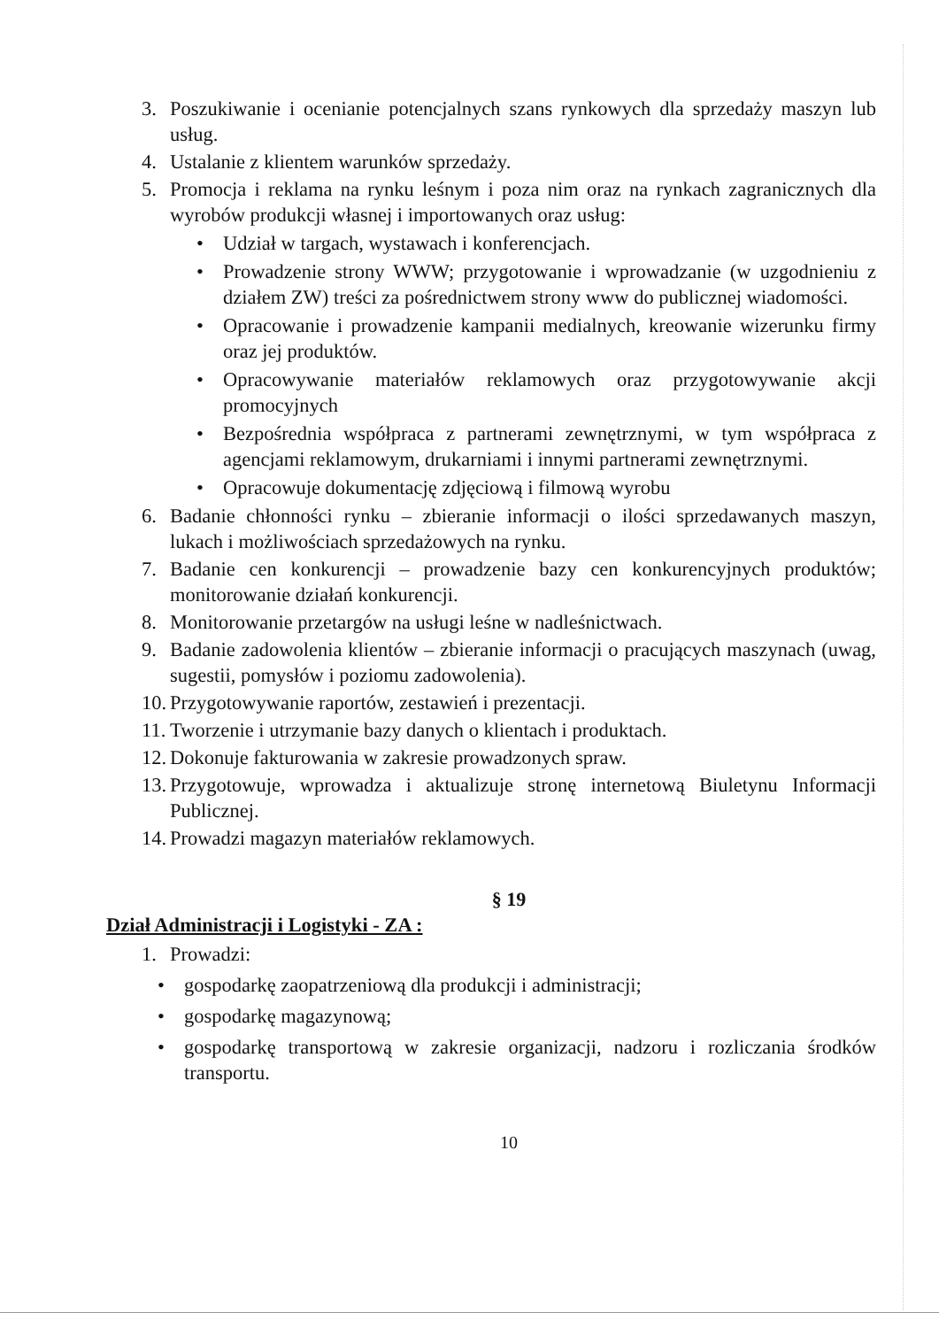3. Poszukiwanie i ocenianie potencjalnych szans rynkowych dla sprzedaży maszyn lub usług.
4. Ustalanie z klientem warunków sprzedaży.
5. Promocja i reklama na rynku leśnym i poza nim oraz na rynkach zagranicznych dla wyrobów produkcji własnej i importowanych oraz usług:
• Udział w targach, wystawach i konferencjach.
• Prowadzenie strony WWW; przygotowanie i wprowadzanie (w uzgodnieniu z działem ZW) treści za pośrednictwem strony www do publicznej wiadomości.
• Opracowanie i prowadzenie kampanii medialnych, kreowanie wizerunku firmy oraz jej produktów.
• Opracowywanie materiałów reklamowych oraz przygotowywanie akcji promocyjnych
• Bezpośrednia współpraca z partnerami zewnętrznymi, w tym współpraca z agencjami reklamowym, drukarniami i innymi partnerami zewnętrznymi.
• Opracowuje dokumentację zdjęciową i filmową wyrobu
6. Badanie chłonności rynku – zbieranie informacji o ilości sprzedawanych maszyn, lukach i możliwościach sprzedażowych na rynku.
7. Badanie cen konkurencji – prowadzenie bazy cen konkurencyjnych produktów; monitorowanie działań konkurencji.
8. Monitorowanie przetargów na usługi leśne w nadleśnictwach.
9. Badanie zadowolenia klientów – zbieranie informacji o pracujących maszynach (uwag, sugestii, pomysłów i poziomu zadowolenia).
10. Przygotowywanie raportów, zestawień i prezentacji.
11. Tworzenie i utrzymanie bazy danych o klientach i produktach.
12. Dokonuje fakturowania w zakresie prowadzonych spraw.
13. Przygotowuje, wprowadza i aktualizuje stronę internetową Biuletynu Informacji Publicznej.
14. Prowadzi magazyn materiałów reklamowych.
§ 19
Dział Administracji i Logistyki - ZA :
1. Prowadzi:
• gospodarkę zaopatrzeniową dla produkcji i administracji;
• gospodarkę magazynową;
• gospodarkę transportową w zakresie organizacji, nadzoru i rozliczania środków transportu.
10